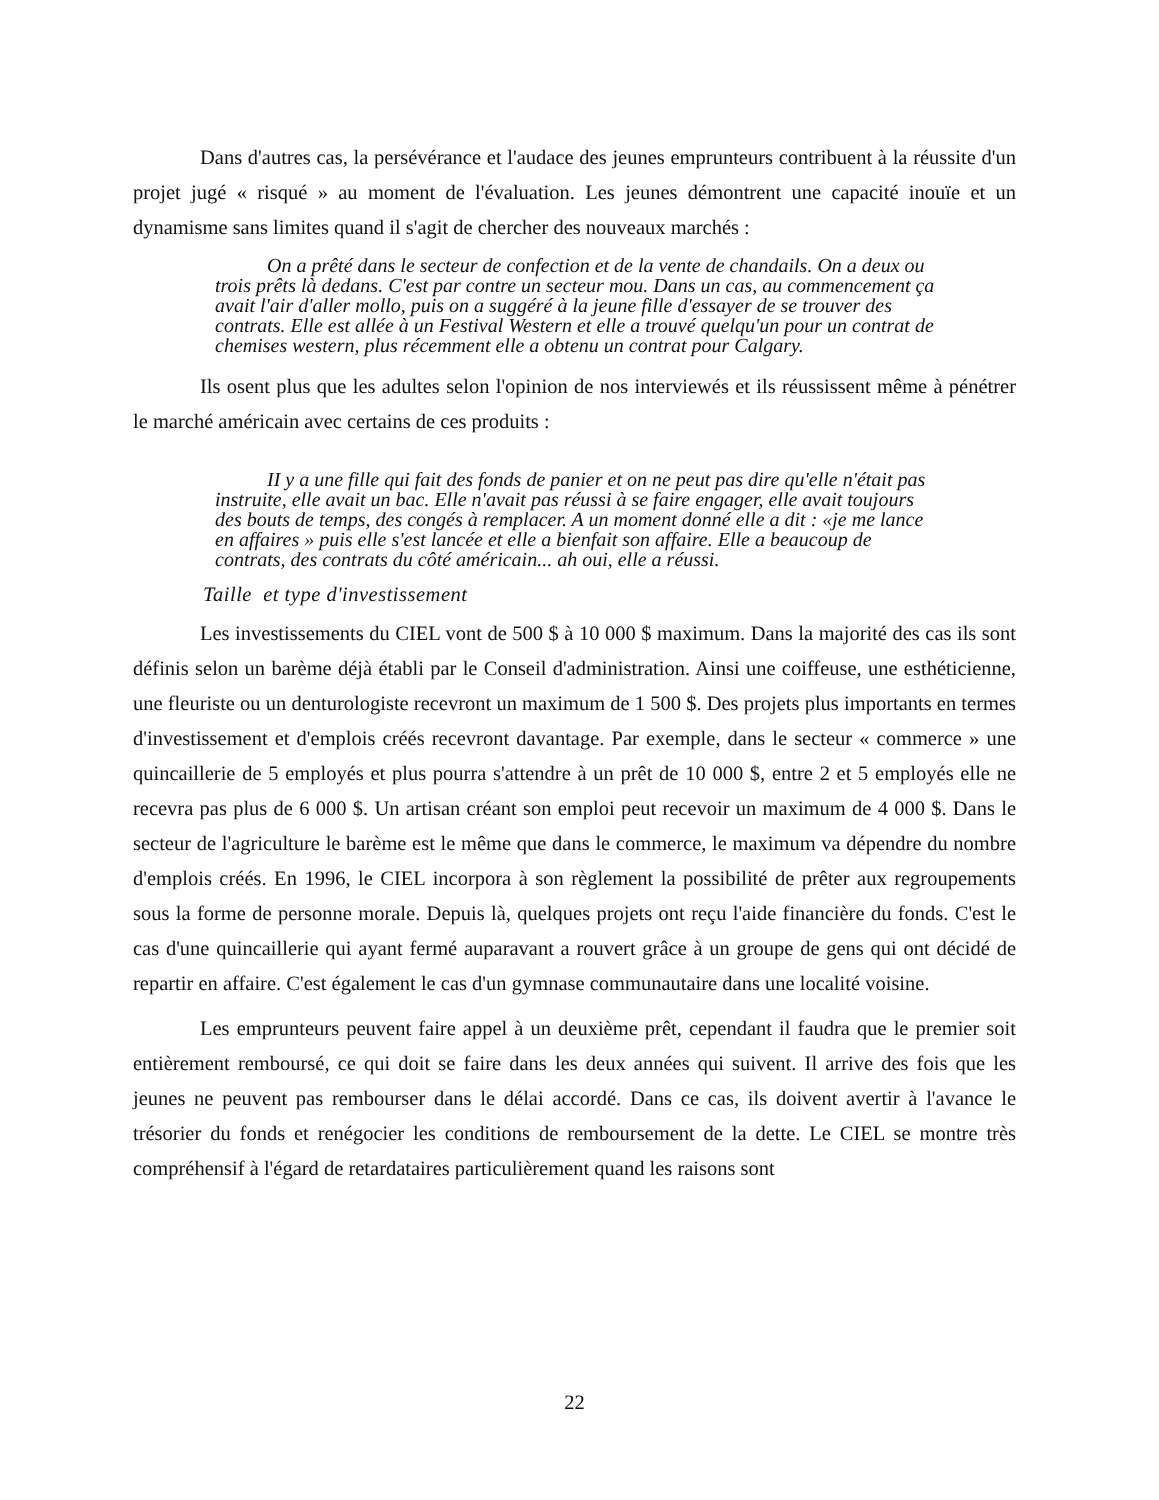Dans d'autres cas, la persévérance et l'audace des jeunes emprunteurs contribuent à la réussite d'un projet jugé « risqué » au moment de l'évaluation. Les jeunes démontrent une capacité inouïe et un dynamisme sans limites quand il s'agit de chercher des nouveaux marchés :
On a prêté dans le secteur de confection et de la vente de chandails. On a deux ou trois prêts là dedans. C'est par contre un secteur mou. Dans un cas, au commencement ça avait l'air d'aller mollo, puis on a suggéré à la jeune fille d'essayer de se trouver des contrats. Elle est allée à un Festival Western et elle a trouvé quelqu'un pour un contrat de chemises western, plus récemment elle a obtenu un contrat pour Calgary.
Ils osent plus que les adultes selon l'opinion de nos interviewés et ils réussissent même à pénétrer le marché américain avec certains de ces produits :
II y a une fille qui fait des fonds de panier et on ne peut pas dire qu'elle n'était pas instruite, elle avait un bac. Elle n'avait pas réussi à se faire engager, elle avait toujours des bouts de temps, des congés à remplacer. A un moment donné elle a dit : «je me lance en affaires » puis elle s'est lancée et elle a bienfait son affaire. Elle a beaucoup de contrats, des contrats du côté américain... ah oui, elle a réussi.
Taille et type d'investissement
Les investissements du CIEL vont de 500 $ à 10 000 $ maximum. Dans la majorité des cas ils sont définis selon un barème déjà établi par le Conseil d'administration. Ainsi une coiffeuse, une esthéticienne, une fleuriste ou un denturologiste recevront un maximum de 1 500 $. Des projets plus importants en termes d'investissement et d'emplois créés recevront davantage. Par exemple, dans le secteur « commerce » une quincaillerie de 5 employés et plus pourra s'attendre à un prêt de 10 000 $, entre 2 et 5 employés elle ne recevra pas plus de 6 000 $. Un artisan créant son emploi peut recevoir un maximum de 4 000 $. Dans le secteur de l'agriculture le barème est le même que dans le commerce, le maximum va dépendre du nombre d'emplois créés. En 1996, le CIEL incorpora à son règlement la possibilité de prêter aux regroupements sous la forme de personne morale. Depuis là, quelques projets ont reçu l'aide financière du fonds. C'est le cas d'une quincaillerie qui ayant fermé auparavant a rouvert grâce à un groupe de gens qui ont décidé de repartir en affaire. C'est également le cas d'un gymnase communautaire dans une localité voisine.
Les emprunteurs peuvent faire appel à un deuxième prêt, cependant il faudra que le premier soit entièrement remboursé, ce qui doit se faire dans les deux années qui suivent. Il arrive des fois que les jeunes ne peuvent pas rembourser dans le délai accordé. Dans ce cas, ils doivent avertir à l'avance le trésorier du fonds et renégocier les conditions de remboursement de la dette. Le CIEL se montre très compréhensif à l'égard de retardataires particulièrement quand les raisons sont
22